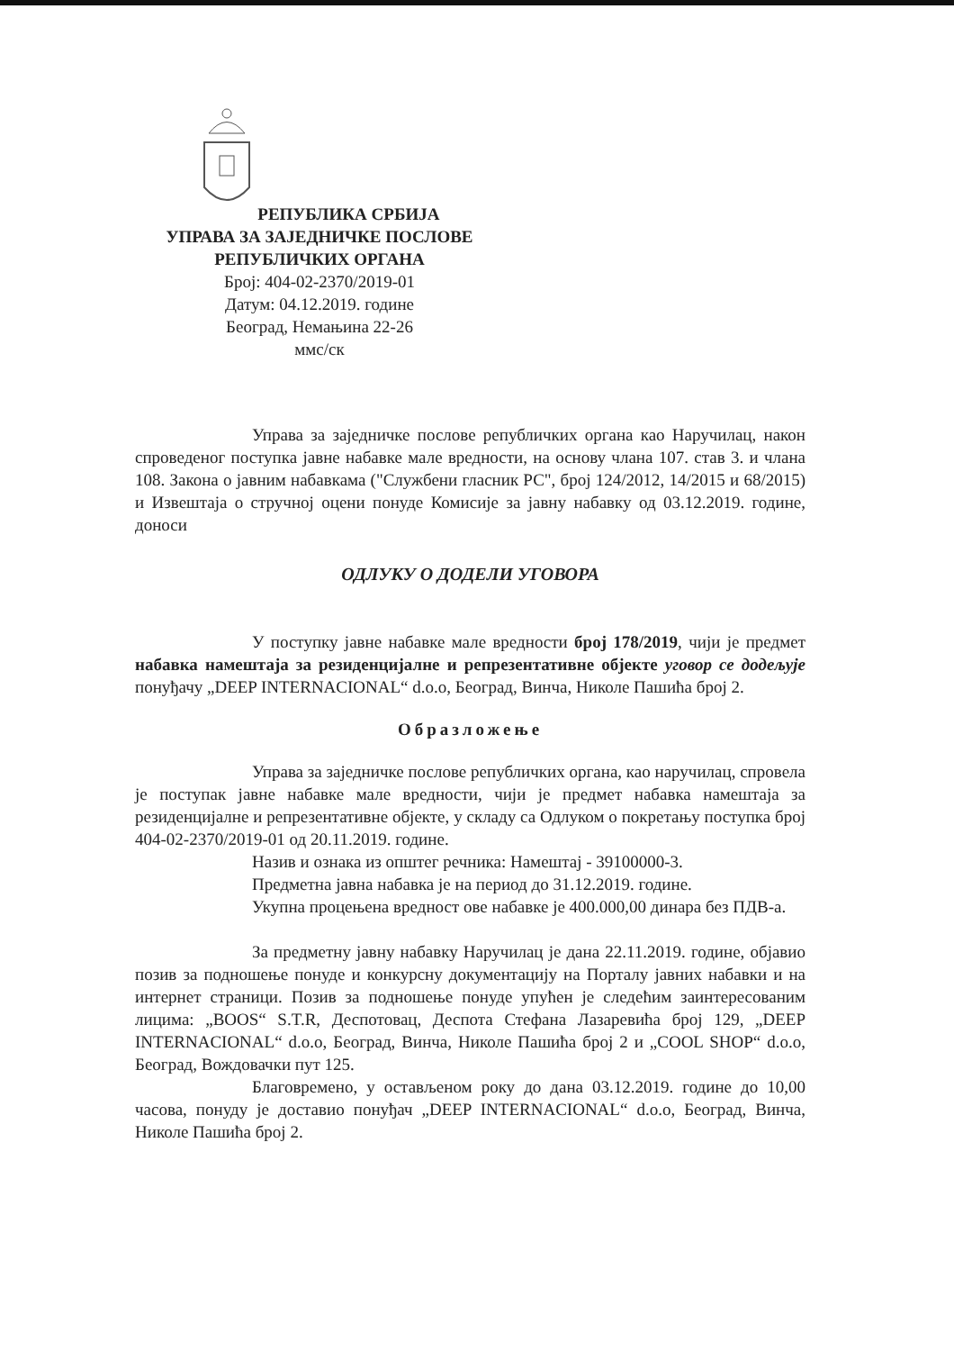РЕПУБЛИКА СРБИЈА
УПРАВА ЗА ЗАЈЕДНИЧКЕ ПОСЛОВЕ
РЕПУБЛИЧКИХ ОРГАНА
Број: 404-02-2370/2019-01
Датум: 04.12.2019. године
Београд, Немањина 22-26
ммс/ск
Управа за заједничке послове републичких органа као Наручилац, након спроведеног поступка јавне набавке мале вредности, на основу члана 107. став 3. и члана 108. Закона о јавним набавкама ("Службени гласник РС", број 124/2012, 14/2015 и 68/2015) и Извештаја о стручној оцени понуде Комисије за јавну набавку од 03.12.2019. године, доноси
ОДЛУКУ О ДОДЕЛИ УГОВОРА
У поступку јавне набавке мале вредности број 178/2019, чији је предмет набавка намештаја за резиденцијалне и репрезентативне објекте уговор се додељује понуђачу „DEEP INTERNACIONAL“ d.o.o, Београд, Винча, Николе Пашића број 2.
Образложење
Управа за заједничке послове републичких органа, као наручилац, спровела је поступак јавне набавке мале вредности, чији је предмет набавка намештаја за резиденцијалне и репрезентативне објекте, у складу са Одлуком о покретању поступка број 404-02-2370/2019-01 од 20.11.2019. године.
Назив и ознака из општег речника: Намештај - 39100000-3.
Предметна јавна набавка је на период до 31.12.2019. године.
Укупна процењена вредност ове набавке је 400.000,00 динара без ПДВ-а.
За предметну јавну набавку Наручилац је дана 22.11.2019. године, објавио позив за подношење понуде и конкурсну документацију на Порталу јавних набавки и на интернет страници. Позив за подношење понуде упућен је следећим заинтересованим лицима: „BOOS“ S.T.R, Деспотовац, Деспота Стефана Лазаревића број 129, „DEEP INTERNACIONAL“ d.o.o, Београд, Винча, Николе Пашића број 2 и „COOL SHOP“ d.o.o, Београд, Вождовачки пут 125.
Благовремено, у остављеном року до дана 03.12.2019. године до 10,00 часова, понуду је доставио понуђач „DEEP INTERNACIONAL“ d.o.o, Београд, Винча, Николе Пашића број 2.